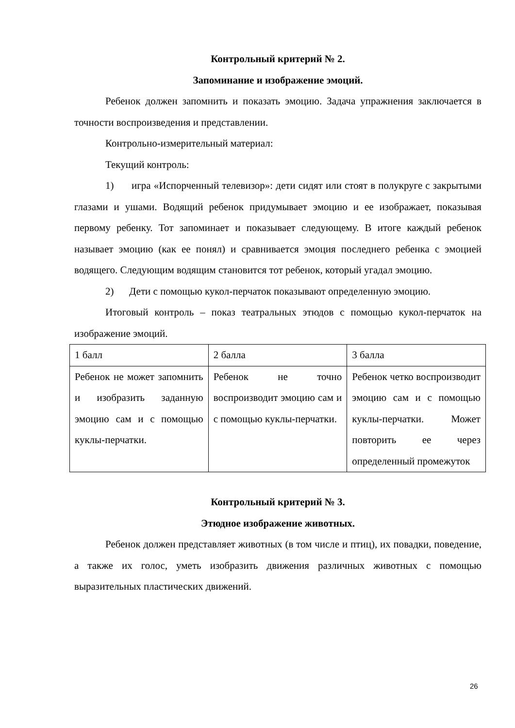Контрольный критерий № 2.
Запоминание и изображение эмоций.
Ребенок должен запомнить и показать эмоцию. Задача упражнения заключается в точности воспроизведения и представлении.
Контрольно-измерительный материал:
Текущий контроль:
1) игра «Испорченный телевизор»: дети сидят или стоят в полукруге с закрытыми глазами и ушами. Водящий ребенок придумывает эмоцию и ее изображает, показывая первому ребенку. Тот запоминает и показывает следующему. В итоге каждый ребенок называет эмоцию (как ее понял) и сравнивается эмоция последнего ребенка с эмоцией водящего. Следующим водящим становится тот ребенок, который угадал эмоцию.
2) Дети с помощью кукол-перчаток показывают определенную эмоцию.
Итоговый контроль – показ театральных этюдов с помощью кукол-перчаток на изображение эмоций.
| 1 балл | 2 балла | 3 балла |
| Ребенок не может запомнить и изобразить заданную эмоцию сам и с помощью куклы-перчатки. | Ребенок не точно воспроизводит эмоцию сам и с помощью куклы-перчатки. | Ребенок четко воспроизводит эмоцию сам и с помощью куклы-перчатки. Может повторить ее через определенный промежуток |
Контрольный критерий № 3.
Этюдное изображение животных.
Ребенок должен представляет животных (в том числе и птиц), их повадки, поведение, а также их голос, уметь изобразить движения различных животных с помощью выразительных пластических движений.
26